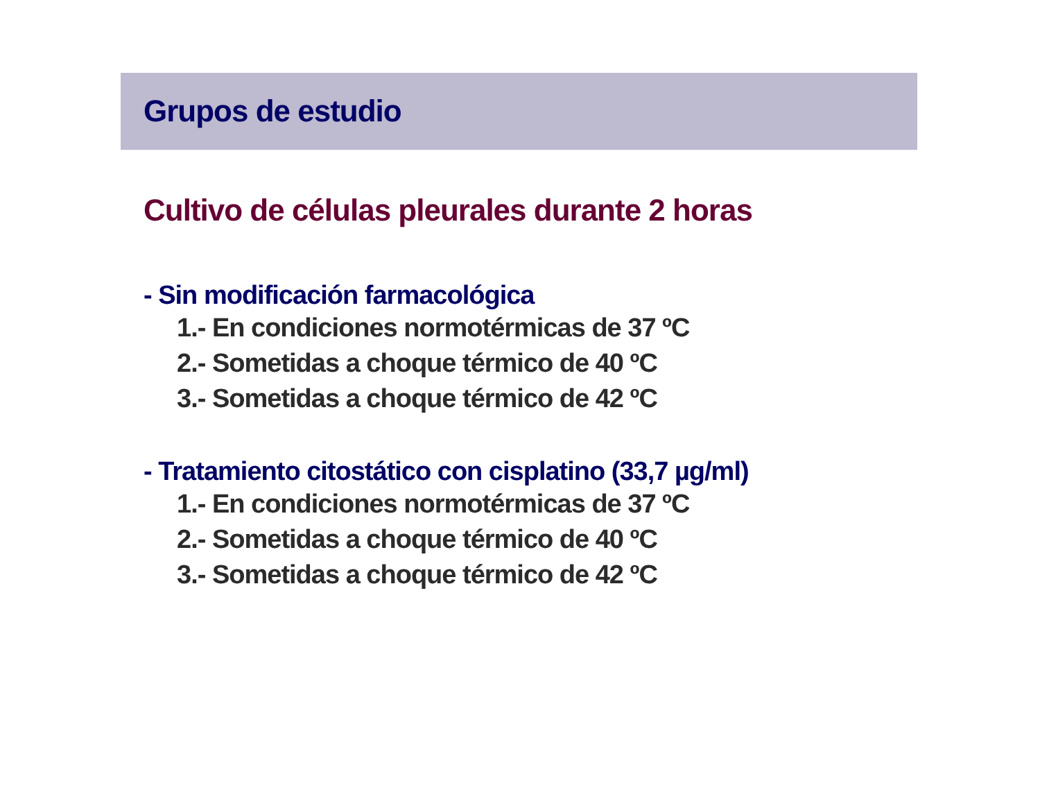Grupos de estudio
Cultivo de células pleurales durante 2 horas
- Sin modificación farmacológica
1.- En condiciones normotérmicas de 37 ºC
2.- Sometidas a choque térmico de 40 ºC
3.- Sometidas a choque térmico de 42 ºC
- Tratamiento citostático con cisplatino (33,7 µg/ml)
1.- En condiciones normotérmicas de 37 ºC
2.- Sometidas a choque térmico de 40 ºC
3.- Sometidas a choque térmico de 42 ºC